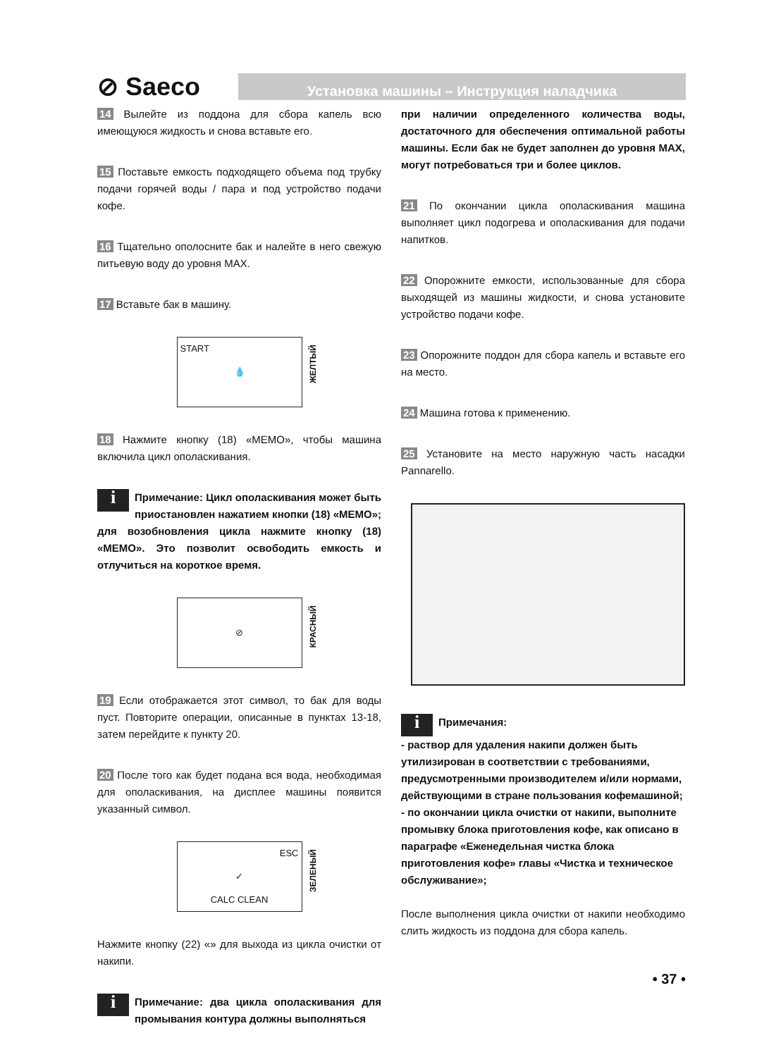⊘ Saeco
Установка машины – Инструкция наладчика
14 Вылейте из поддона для сбора капель всю имеющуюся жидкость и снова вставьте его.
15 Поставьте емкость подходящего объема под трубку подачи горячей воды / пара и под устройство подачи кофе.
16 Тщательно ополосните бак и налейте в него свежую питьевую воду до уровня MAX.
17 Вставьте бак в машину.
START 💧
ЖЕЛТЫЙ
18 Нажмите кнопку (18) «MEMO», чтобы машина включила цикл ополаскивания.
i Примечание: Цикл ополаскивания может быть приостановлен нажатием кнопки (18) «MEMO»; для возобновления цикла нажмите кнопку (18) «MEMO». Это позволит освободить емкость и отлучиться на короткое время.
⊘
КРАСНЫЙ
19 Если отображается этот символ, то бак для воды пуст. Повторите операции, описанные в пунктах 13-18, затем перейдите к пункту 20.
20 После того как будет подана вся вода, необходимая для ополаскивания, на дисплее машины появится указанный символ.
ESC ✓
CALC CLEAN
ЗЕЛЕНЫЙ
Нажмите кнопку (22) «» для выхода из цикла очистки от накипи.
i Примечание: два цикла ополаскивания для промывания контура должны выполняться
при наличии определенного количества воды, достаточного для обеспечения оптимальной работы машины. Если бак не будет заполнен до уровня MAX, могут потребоваться три и более циклов.
21 По окончании цикла ополаскивания машина выполняет цикл подогрева и ополаскивания для подачи напитков.
22 Опорожните емкости, использованные для сбора выходящей из машины жидкости, и снова установите устройство подачи кофе.
23 Опорожните поддон для сбора капель и вставьте его на место.
24 Машина готова к применению.
25 Установите на место наружную часть насадки Pannarello.
i Примечания:
- раствор для удаления накипи должен быть утилизирован в соответствии с требованиями, предусмотренными производителем и/или нормами, действующими в стране пользования кофемашиной;
- по окончании цикла очистки от накипи, выполните промывку блока приготовления кофе, как описано в параграфе «Еженедельная чистка блока приготовления кофе» главы «Чистка и техническое обслуживание»;
После выполнения цикла очистки от накипи необходимо слить жидкость из поддона для сбора капель.
• 37 •